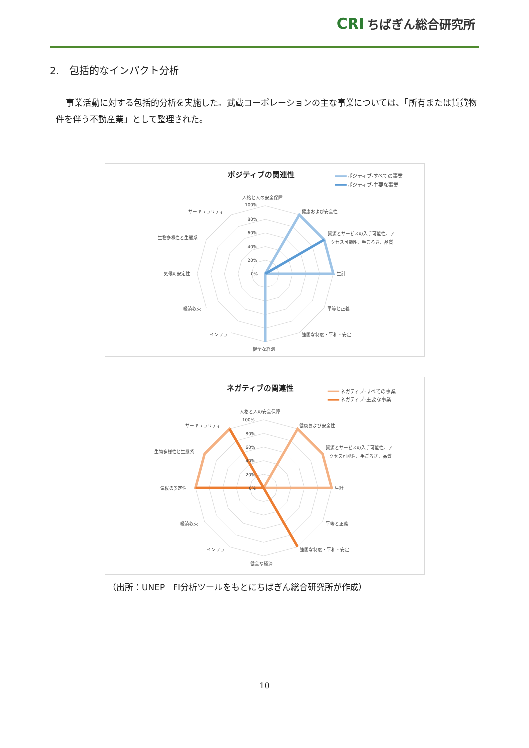CRI ちばぎん総合研究所
2.　包括的なインパクト分析
事業活動に対する包括的分析を実施した。武蔵コーポレーションの主な事業については、「所有または賃貸物件を伴う不動産業」として整理された。
ポジティブの関連性
ポジティブ-すべての事業
ポジティブ-主要な事業
100%
80%
60%
40%
20%
0%
人格と人の安全保障
健康および安全性
資源とサービスの入手可能性、ア
クセス可能性、手ごろさ、品質
生計
平等と正義
強固な制度・平和・安定
健全な経済
インフラ
経済収束
気候の安定性
生物多様性と生態系
サーキュラリティ
ネガティブの関連性
ネガティブ-すべての事業
ネガティブ-主要な事業
100%
80%
60%
40%
20%
0%
人格と人の安全保障
健康および安全性
資源とサービスの入手可能性、ア
クセス可能性、手ごろさ、品質
生計
平等と正義
強固な制度・平和・安定
健全な経済
インフラ
経済収束
気候の安定性
生物多様性と生態系
サーキュラリティ
（出所：UNEP　FI分析ツールをもとにちばぎん総合研究所が作成）
10